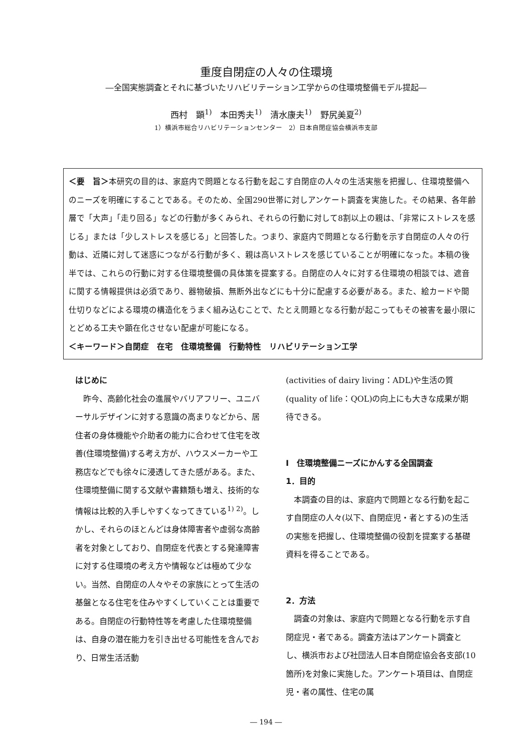重度自閉症の人々の住環境
―全国実態調査とそれに基づいたリハビリテーション工学からの住環境整備モデル提起―
西村　顕<sup>1)</sup>　本田秀夫<sup>1)</sup>　清水康夫<sup>1)</sup>　野尻美夏<sup>2)</sup>
1）横浜市総合リハビリテーションセンター　2）日本自閉症協会横浜市支部
＜要　旨＞本研究の目的は、家庭内で問題となる行動を起こす自閉症の人々の生活実態を把握し、住環境整備へのニーズを明確にすることである。そのため、全国290世帯に対しアンケート調査を実施した。その結果、各年齢層で「大声」「走り回る」などの行動が多くみられ、それらの行動に対して8割以上の親は、「非常にストレスを感じる」または「少しストレスを感じる」と回答した。つまり、家庭内で問題となる行動を示す自閉症の人々の行動は、近隣に対して迷惑につながる行動が多く、親は高いストレスを感じていることが明確になった。本稿の後半では、これらの行動に対する住環境整備の具体策を提案する。自閉症の人々に対する住環境の相談では、遮音に関する情報提供は必須であり、器物破損、無断外出などにも十分に配慮する必要がある。また、絵カードや間仕切りなどによる環境の構造化をうまく組み込むことで、たとえ問題となる行動が起こってもその被害を最小限にとどめる工夫や顕在化させない配慮が可能になる。
＜キーワード＞自閉症　在宅　住環境整備　行動特性　リハビリテーション工学
はじめに
昨今、高齢化社会の進展やバリアフリー、ユニバーサルデザインに対する意識の高まりなどから、居住者の身体機能や介助者の能力に合わせて住宅を改善(住環境整備)する考え方が、ハウスメーカーや工務店などでも徐々に浸透してきた感がある。また、住環境整備に関する文献や書籍類も増え、技術的な情報は比較的入手しやすくなってきている<sup>1) 2)</sup>。しかし、それらのほとんどは身体障害者や虚弱な高齢者を対象としており、自閉症を代表とする発達障害に対する住環境の考え方や情報などは極めて少ない。当然、自閉症の人々やその家族にとって生活の基盤となる住宅を住みやすくしていくことは重要である。自閉症の行動特性等を考慮した住環境整備は、自身の潜在能力を引き出せる可能性を含んでおり、日常生活活動
(activities of dairy living：ADL)や生活の質(quality of life：QOL)の向上にも大きな成果が期待できる。
Ⅰ　住環境整備ニーズにかんする全国調査
1．目的
本調査の目的は、家庭内で問題となる行動を起こす自閉症の人々(以下、自閉症児・者とする)の生活の実態を把握し、住環境整備の役割を提案する基礎資料を得ることである。
2．方法
調査の対象は、家庭内で問題となる行動を示す自閉症児・者である。調査方法はアンケート調査とし、横浜市および社団法人日本自閉症協会各支部(10 箇所)を対象に実施した。アンケート項目は、自閉症児・者の属性、住宅の属
― 194 ―